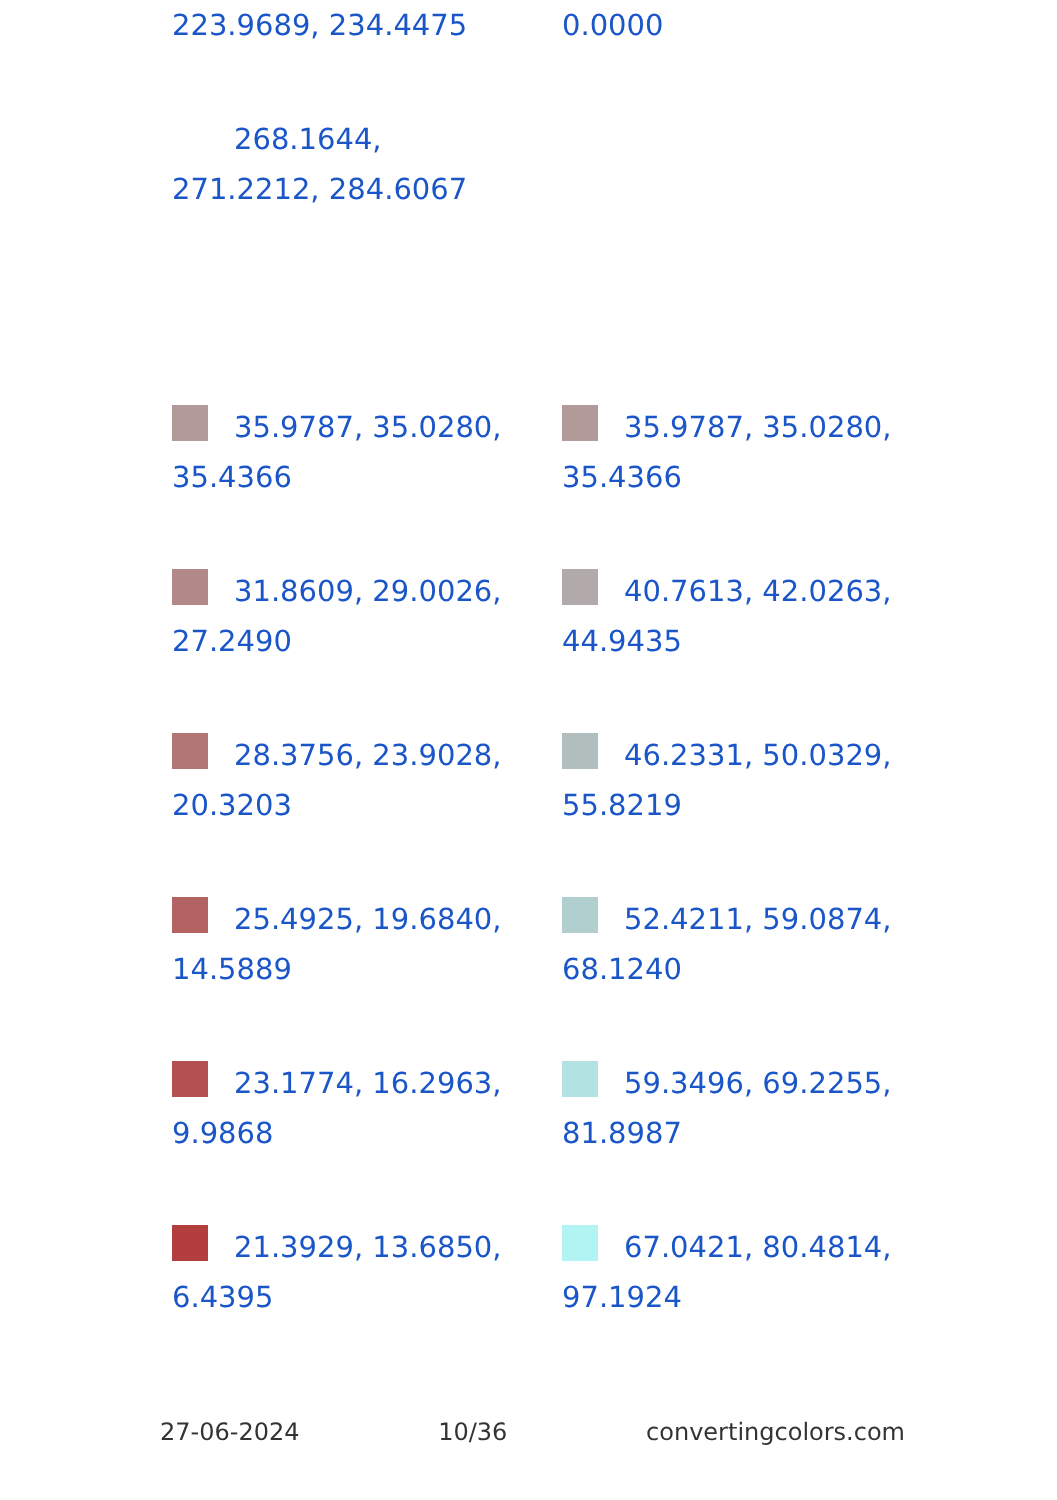223.9689, 234.4475 0.0000
268.1644,
271.2212, 284.6067
35.9787, 35.0280,
35.4366
35.9787, 35.0280,
35.4366
31.8609, 29.0026,
27.2490
40.7613, 42.0263,
44.9435
28.3756, 23.9028,
20.3203
46.2331, 50.0329,
55.8219
25.4925, 19.6840,
14.5889
52.4211, 59.0874,
68.1240
23.1774, 16.2963,
9.9868
59.3496, 69.2255,
81.8987
21.3929, 13.6850,
6.4395
67.0421, 80.4814,
97.1924
27-06-2024 10/36 convertingcolors.com